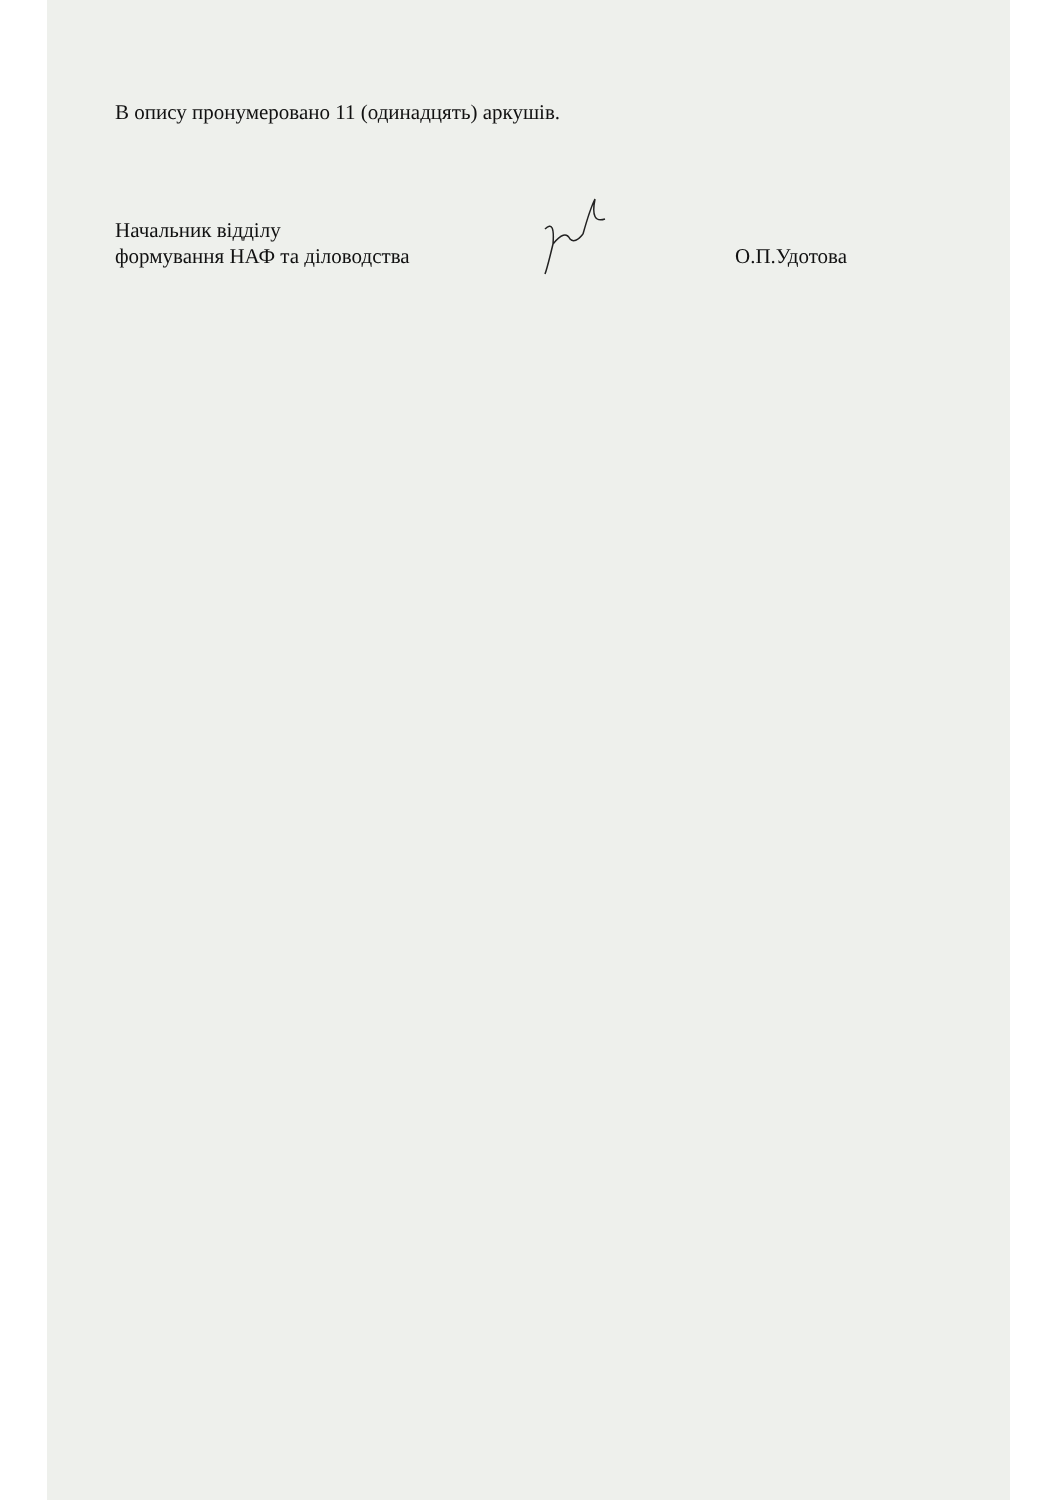В опису пронумеровано 11 (одинадцять) аркушів.
Начальник відділу
формування НАФ та діловодства
О.П.Удотова